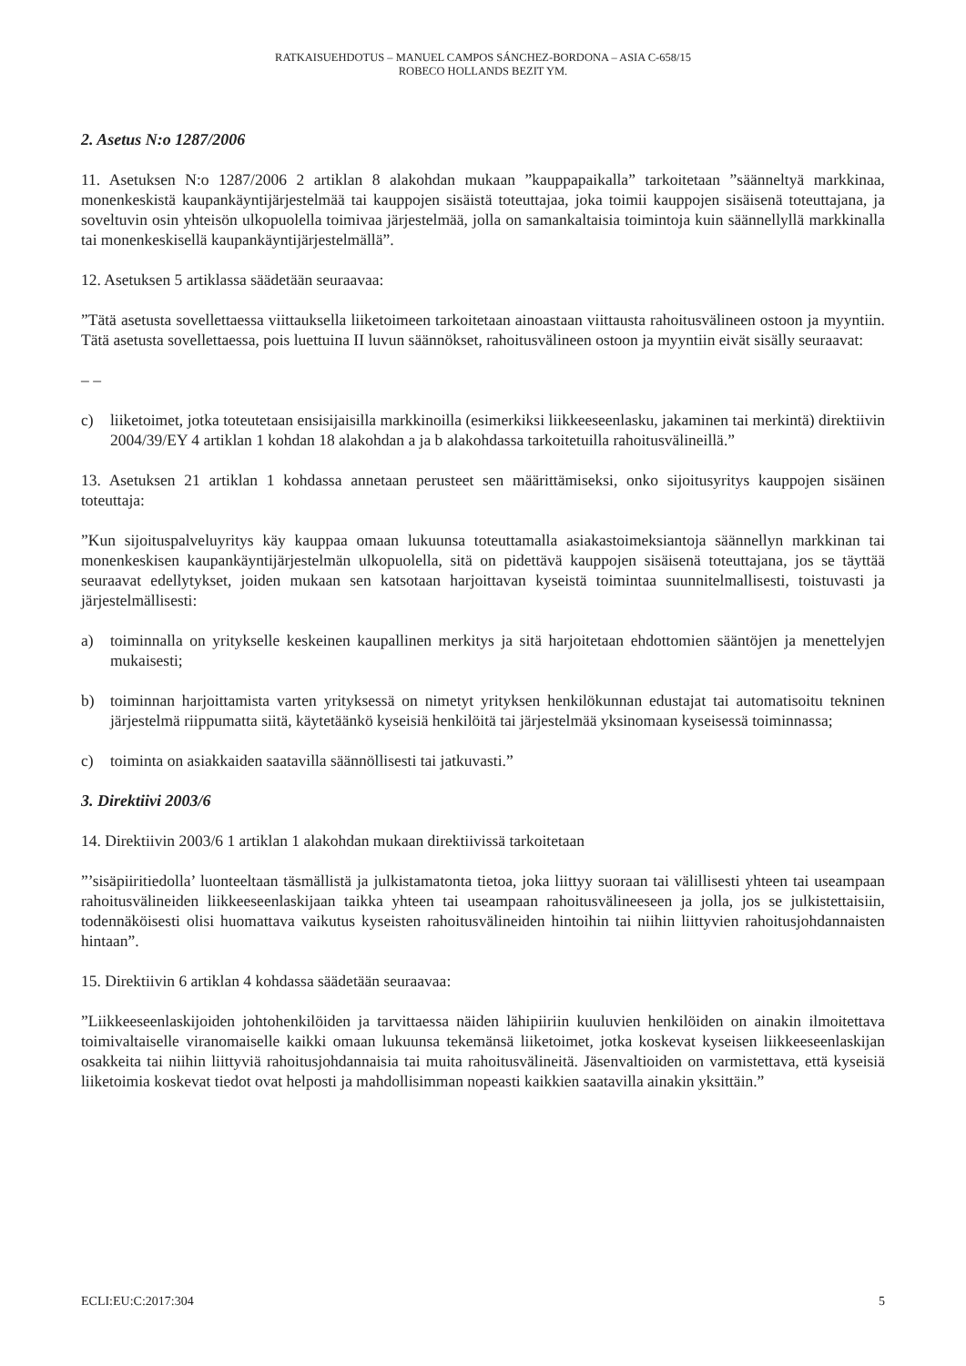RATKAISUEHDOTUS – MANUEL CAMPOS SÁNCHEZ-BORDONA – ASIA C-658/15
ROBECO HOLLANDS BEZIT YM.
2. Asetus N:o 1287/2006
11. Asetuksen N:o 1287/2006 2 artiklan 8 alakohdan mukaan ”kauppapaikalla” tarkoitetaan ”säänneltyä markkinaa, monenkeskistä kaupankäyntijärjestelmää tai kauppojen sisäistä toteuttajaa, joka toimii kauppojen sisäisenä toteuttajana, ja soveltuvin osin yhteisön ulkopuolella toimivaa järjestelmää, jolla on samankaltaisia toimintoja kuin säännellyllä markkinalla tai monenkeskisellä kaupankäyntijärjestelmällä”.
12. Asetuksen 5 artiklassa säädetään seuraavaa:
”Tätä asetusta sovellettaessa viittauksella liiketoimeen tarkoitetaan ainoastaan viittausta rahoitusvälineen ostoon ja myyntiin. Tätä asetusta sovellettaessa, pois luettuina II luvun säännökset, rahoitusvälineen ostoon ja myyntiin eivät sisälly seuraavat:
– –
c) liiketoimet, jotka toteutetaan ensisijaisilla markkinoilla (esimerkiksi liikkeeseenlasku, jakaminen tai merkintä) direktiivin 2004/39/EY 4 artiklan 1 kohdan 18 alakohdan a ja b alakohdassa tarkoitetuilla rahoitusvälineillä.”
13. Asetuksen 21 artiklan 1 kohdassa annetaan perusteet sen määrittämiseksi, onko sijoitusyritys kauppojen sisäinen toteuttaja:
”Kun sijoituspalveluyritys käy kauppaa omaan lukuunsa toteuttamalla asiakastoimeksiantoja säännellyn markkinan tai monenkeskisen kaupankäyntijärjestelmän ulkopuolella, sitä on pidettävä kauppojen sisäisenä toteuttajana, jos se täyttää seuraavat edellytykset, joiden mukaan sen katsotaan harjoittavan kyseistä toimintaa suunnitelmallisesti, toistuvasti ja järjestelmällisesti:
a) toiminnalla on yritykselle keskeinen kaupallinen merkitys ja sitä harjoitetaan ehdottomien sääntöjen ja menettelyjen mukaisesti;
b) toiminnan harjoittamista varten yrityksessä on nimetyt yrityksen henkilökunnan edustajat tai automatisoitu tekninen järjestelmä riippumatta siitä, käytetäänkö kyseisiä henkilöitä tai järjestelmää yksinomaan kyseisessä toiminnassa;
c) toiminta on asiakkaiden saatavilla säännöllisesti tai jatkuvasti.”
3. Direktiivi 2003/6
14. Direktiivin 2003/6 1 artiklan 1 alakohdan mukaan direktiivissä tarkoitetaan
”’sisäpiiritiedolla’ luonteeltaan täsmällistä ja julkistamatonta tietoa, joka liittyy suoraan tai välillisesti yhteen tai useampaan rahoitusvälineiden liikkeeseenlaskijaan taikka yhteen tai useampaan rahoitusvälineeseen ja jolla, jos se julkistettaisiin, todennäköisesti olisi huomattava vaikutus kyseisten rahoitusvälineiden hintoihin tai niihin liittyvien rahoitusjohdannaisten hintaan”.
15. Direktiivin 6 artiklan 4 kohdassa säädetään seuraavaa:
”Liikkeeseenlaskijoiden johtohenkilöiden ja tarvittaessa näiden lähipiiriin kuuluvien henkilöiden on ainakin ilmoitettava toimivaltaiselle viranomaiselle kaikki omaan lukuunsa tekemänsä liiketoimet, jotka koskevat kyseisen liikkeeseenlaskijan osakkeita tai niihin liittyviä rahoitusjohdannaisia tai muita rahoitusvälineitä. Jäsenvaltioiden on varmistettava, että kyseisiä liiketoimia koskevat tiedot ovat helposti ja mahdollisimman nopeasti kaikkien saatavilla ainakin yksittäin.”
ECLI:EU:C:2017:304 5